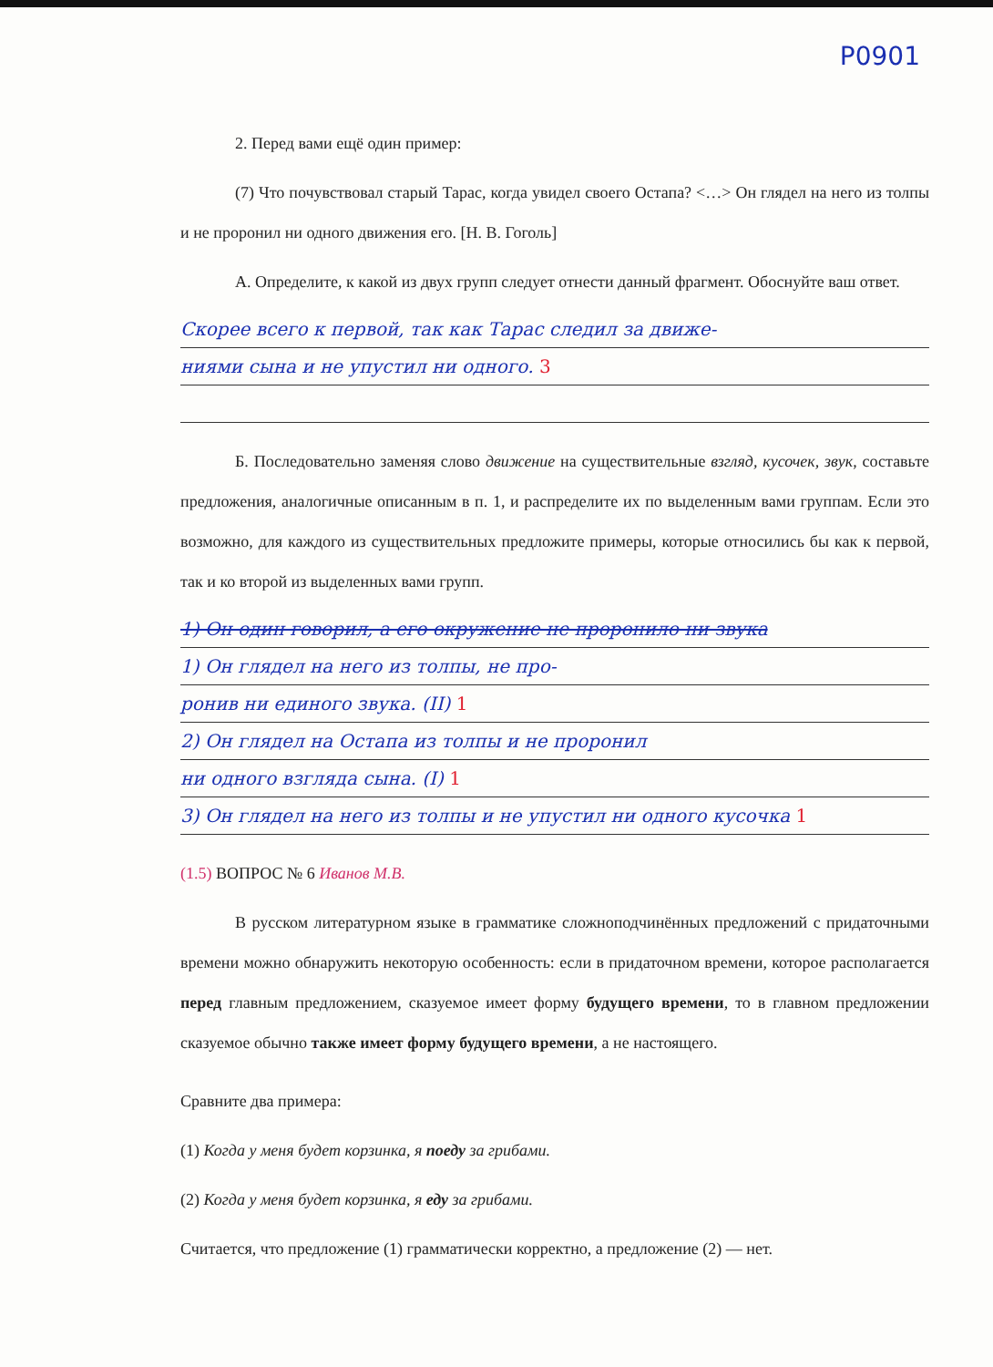P0901
2. Перед вами ещё один пример:
(7) Что почувствовал старый Тарас, когда увидел своего Остапа? <…> Он глядел на него из толпы и не проронил ни одного движения его. [Н. В. Гоголь]
А. Определите, к какой из двух групп следует отнести данный фрагмент. Обоснуйте ваш ответ.
Скорее всего к первой, так как Тарас следил за движе-
ниями сына и не упустил ни одного. 3
Б. Последовательно заменяя слово движение на существительные взгляд, кусочек, звук, составьте предложения, аналогичные описанным в п. 1, и распределите их по выделенным вами группам. Если это возможно, для каждого из существительных предложите примеры, которые относились бы как к первой, так и ко второй из выделенных вами групп.
1) Он один говорил, а его окружение не проронило ни звука
1) Он глядел на него из толпы, не про-
ронив ни единого звука. (II) 1
2) Он глядел на Остапа из толпы и не проронил
ни одного взгляда сына. (I) 1
3) Он глядел на него из толпы и не упустил ни одного кусочка 1
(1.5) ВОПРОС № 6 Иванов М.В.
В русском литературном языке в грамматике сложноподчинённых предложений с придаточными времени можно обнаружить некоторую особенность: если в придаточном времени, которое располагается перед главным предложением, сказуемое имеет форму будущего времени, то в главном предложении сказуемое обычно также имеет форму будущего времени, а не настоящего.
Сравните два примера:
(1) Когда у меня будет корзинка, я поеду за грибами.
(2) Когда у меня будет корзинка, я еду за грибами.
Считается, что предложение (1) грамматически корректно, а предложение (2) — нет.